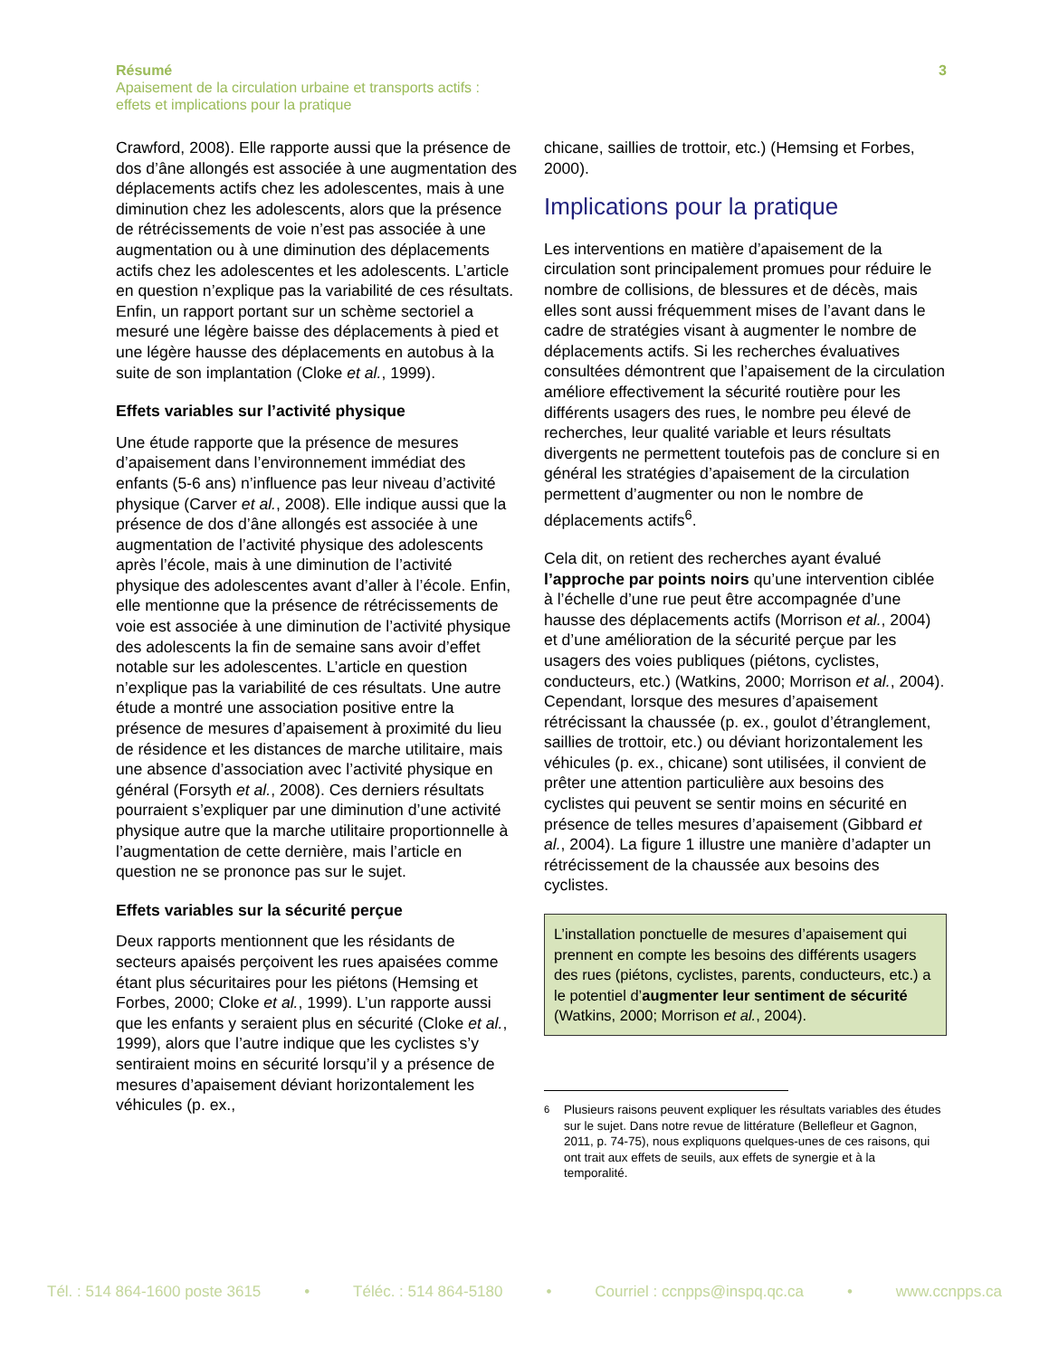3 Résumé
Apaisement de la circulation urbaine et transports actifs :
effets et implications pour la pratique
Crawford, 2008). Elle rapporte aussi que la présence de dos d’âne allongés est associée à une augmentation des déplacements actifs chez les adolescentes, mais à une diminution chez les adolescents, alors que la présence de rétrécissements de voie n’est pas associée à une augmentation ou à une diminution des déplacements actifs chez les adolescentes et les adolescents. L’article en question n’explique pas la variabilité de ces résultats. Enfin, un rapport portant sur un schème sectoriel a mesuré une légère baisse des déplacements à pied et une légère hausse des déplacements en autobus à la suite de son implantation (Cloke et al., 1999).
Effets variables sur l’activité physique
Une étude rapporte que la présence de mesures d’apaisement dans l’environnement immédiat des enfants (5-6 ans) n’influence pas leur niveau d’activité physique (Carver et al., 2008). Elle indique aussi que la présence de dos d’âne allongés est associée à une augmentation de l’activité physique des adolescents après l’école, mais à une diminution de l’activité physique des adolescentes avant d’aller à l’école. Enfin, elle mentionne que la présence de rétrécissements de voie est associée à une diminution de l’activité physique des adolescents la fin de semaine sans avoir d’effet notable sur les adolescentes. L’article en question n’explique pas la variabilité de ces résultats. Une autre étude a montré une association positive entre la présence de mesures d’apaisement à proximité du lieu de résidence et les distances de marche utilitaire, mais une absence d’association avec l’activité physique en général (Forsyth et al., 2008). Ces derniers résultats pourraient s’expliquer par une diminution d’une activité physique autre que la marche utilitaire proportionnelle à l’augmentation de cette dernière, mais l’article en question ne se prononce pas sur le sujet.
Effets variables sur la sécurité perçue
Deux rapports mentionnent que les résidants de secteurs apaisés perçoivent les rues apaisées comme étant plus sécuritaires pour les piétons (Hemsing et Forbes, 2000; Cloke et al., 1999). L’un rapporte aussi que les enfants y seraient plus en sécurité (Cloke et al., 1999), alors que l’autre indique que les cyclistes s’y sentiraient moins en sécurité lorsqu’il y a présence de mesures d’apaisement déviant horizontalement les véhicules (p. ex.,
chicane, saillies de trottoir, etc.) (Hemsing et Forbes, 2000).
Implications pour la pratique
Les interventions en matière d’apaisement de la circulation sont principalement promues pour réduire le nombre de collisions, de blessures et de décès, mais elles sont aussi fréquemment mises de l’avant dans le cadre de stratégies visant à augmenter le nombre de déplacements actifs. Si les recherches évaluatives consultées démontrent que l’apaisement de la circulation améliore effectivement la sécurité routière pour les différents usagers des rues, le nombre peu élevé de recherches, leur qualité variable et leurs résultats divergents ne permettent toutefois pas de conclure si en général les stratégies d’apaisement de la circulation permettent d’augmenter ou non le nombre de déplacements actifs<sup>6</sup>.
Cela dit, on retient des recherches ayant évalué l’approche par points noirs qu’une intervention ciblée à l’échelle d’une rue peut être accompagnée d’une hausse des déplacements actifs (Morrison et al., 2004) et d’une amélioration de la sécurité perçue par les usagers des voies publiques (piétons, cyclistes, conducteurs, etc.) (Watkins, 2000; Morrison et al., 2004). Cependant, lorsque des mesures d’apaisement rétrécissant la chaussée (p. ex., goulot d’étranglement, saillies de trottoir, etc.) ou déviant horizontalement les véhicules (p. ex., chicane) sont utilisées, il convient de prêter une attention particulière aux besoins des cyclistes qui peuvent se sentir moins en sécurité en présence de telles mesures d’apaisement (Gibbard et al., 2004). La figure 1 illustre une manière d’adapter un rétrécissement de la chaussée aux besoins des cyclistes.
L’installation ponctuelle de mesures d’apaisement qui prennent en compte les besoins des différents usagers des rues (piétons, cyclistes, parents, conducteurs, etc.) a le potentiel d’augmenter leur sentiment de sécurité (Watkins, 2000; Morrison et al., 2004).
<sup>6</sup> Plusieurs raisons peuvent expliquer les résultats variables des études sur le sujet. Dans notre revue de littérature (Bellefleur et Gagnon, 2011, p. 74-75), nous expliquons quelques-unes de ces raisons, qui ont trait aux effets de seuils, aux effets de synergie et à la temporalité.
Tél. : 514 864-1600 poste 3615 • Téléc. : 514 864-5180 • Courriel : ccnpps@inspq.qc.ca • www.ccnpps.ca